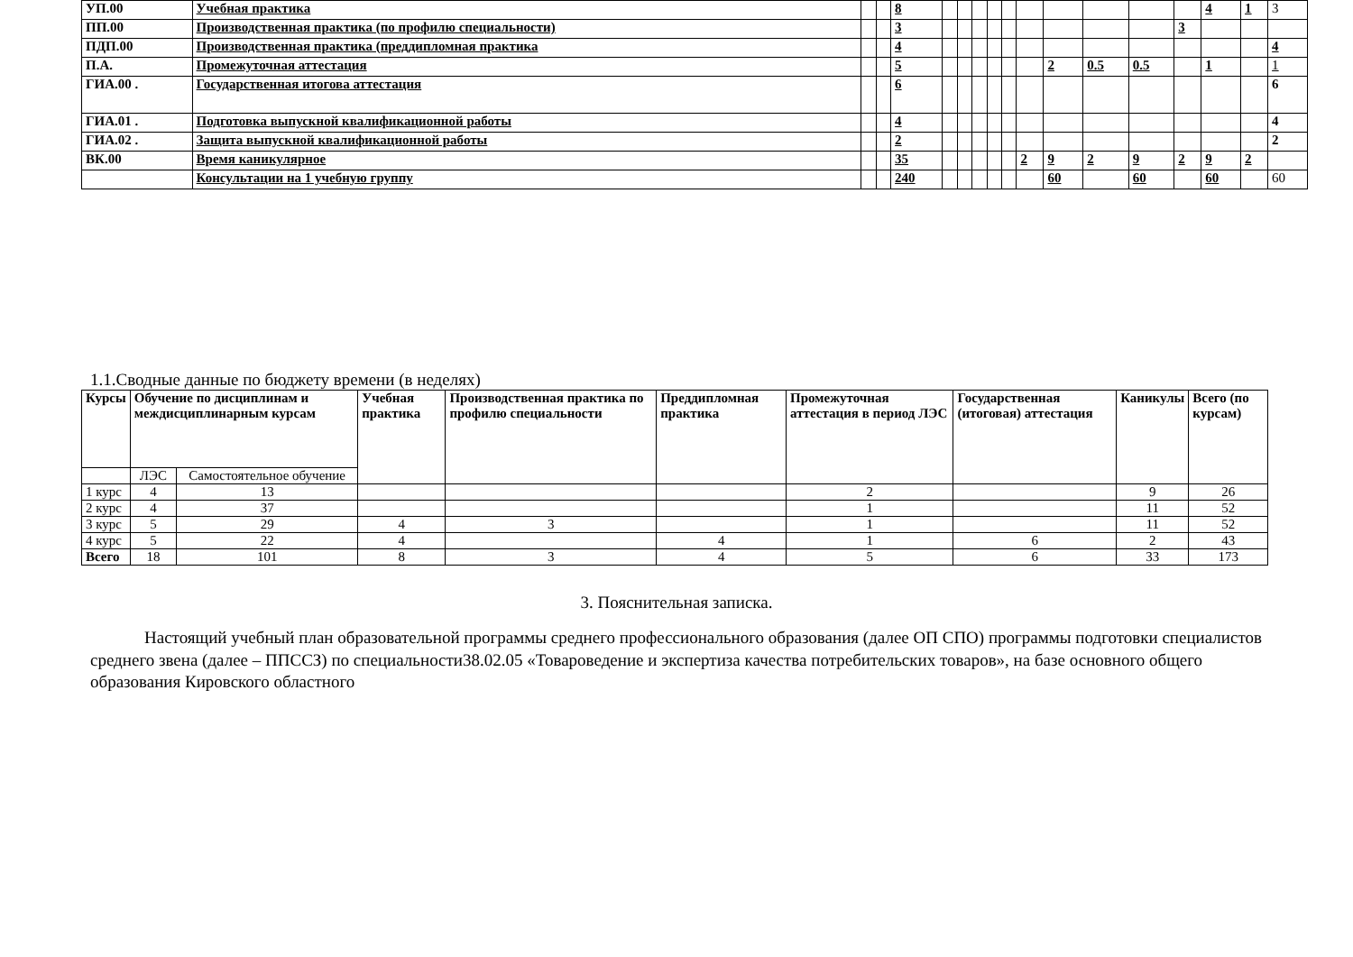| УП.00 | Учебная практика | | | 8 | | | | | | | | | | | 4 | 1 | 3 |
| ПП.00 | Производственная практика (по профилю специальности) | | | 3 | | | | | | | | | | 3 | | | |
| ПДП.00 | Производственная практика (преддипломная практика | | | 4 | | | | | | | | | | | | | 4 |
| П.А. | Промежуточная аттестация | | | 5 | | | | | | | 2 | 0.5 | 0.5 | | 1 | | 1 |
| ГИА.00 . | Государственная итогова аттестация | | | 6 | | | | | | | | | | | | | 6 |
| ГИА.01 . | Подготовка выпускной квалификационной работы | | | 4 | | | | | | | | | | | | | 4 |
| ГИА.02 . | Защита выпускной квалификационной работы | | | 2 | | | | | | | | | | | | | 2 |
| ВК.00 | Время каникулярное | | | 35 | | | | | | 2 | 9 | 2 | 9 | 2 | 9 | 2 | |
| | Консультации на 1 учебную группу | | | 240 | | | | | | | 60 | | 60 | | 60 | | 60 |
1.1.Сводные данные по бюджету времени (в неделях)
| Курсы | Обучение по дисциплинам и междисциплинарным курсам | | Учебная практика | Производственная практика по профилю специальности | Преддипломная практика | Промежуточная аттестация в период ЛЭС | Государственная (итоговая) аттестация | Каникулы | Всего (по курсам) |
| --- | --- | --- | --- | --- | --- | --- | --- | --- | --- |
| | ЛЭС | Самостоятельное обучение | | | | | | | |
| 1 курс | 4 | 13 | | | | 2 | | 9 | 26 |
| 2 курс | 4 | 37 | | | | 1 | | 11 | 52 |
| 3 курс | 5 | 29 | 4 | 3 | | 1 | | 11 | 52 |
| 4 курс | 5 | 22 | 4 | | 4 | 1 | 6 | 2 | 43 |
| Всего | 18 | 101 | 8 | 3 | 4 | 5 | 6 | 33 | 173 |
3. Пояснительная записка.
Настоящий учебный план образовательной программы среднего профессионального образования (далее ОП СПО) программы подготовки специалистов среднего звена (далее – ППССЗ) по специальности38.02.05 «Товароведение и экспертиза качества потребительских товаров», на базе основного общего образования Кировского областного